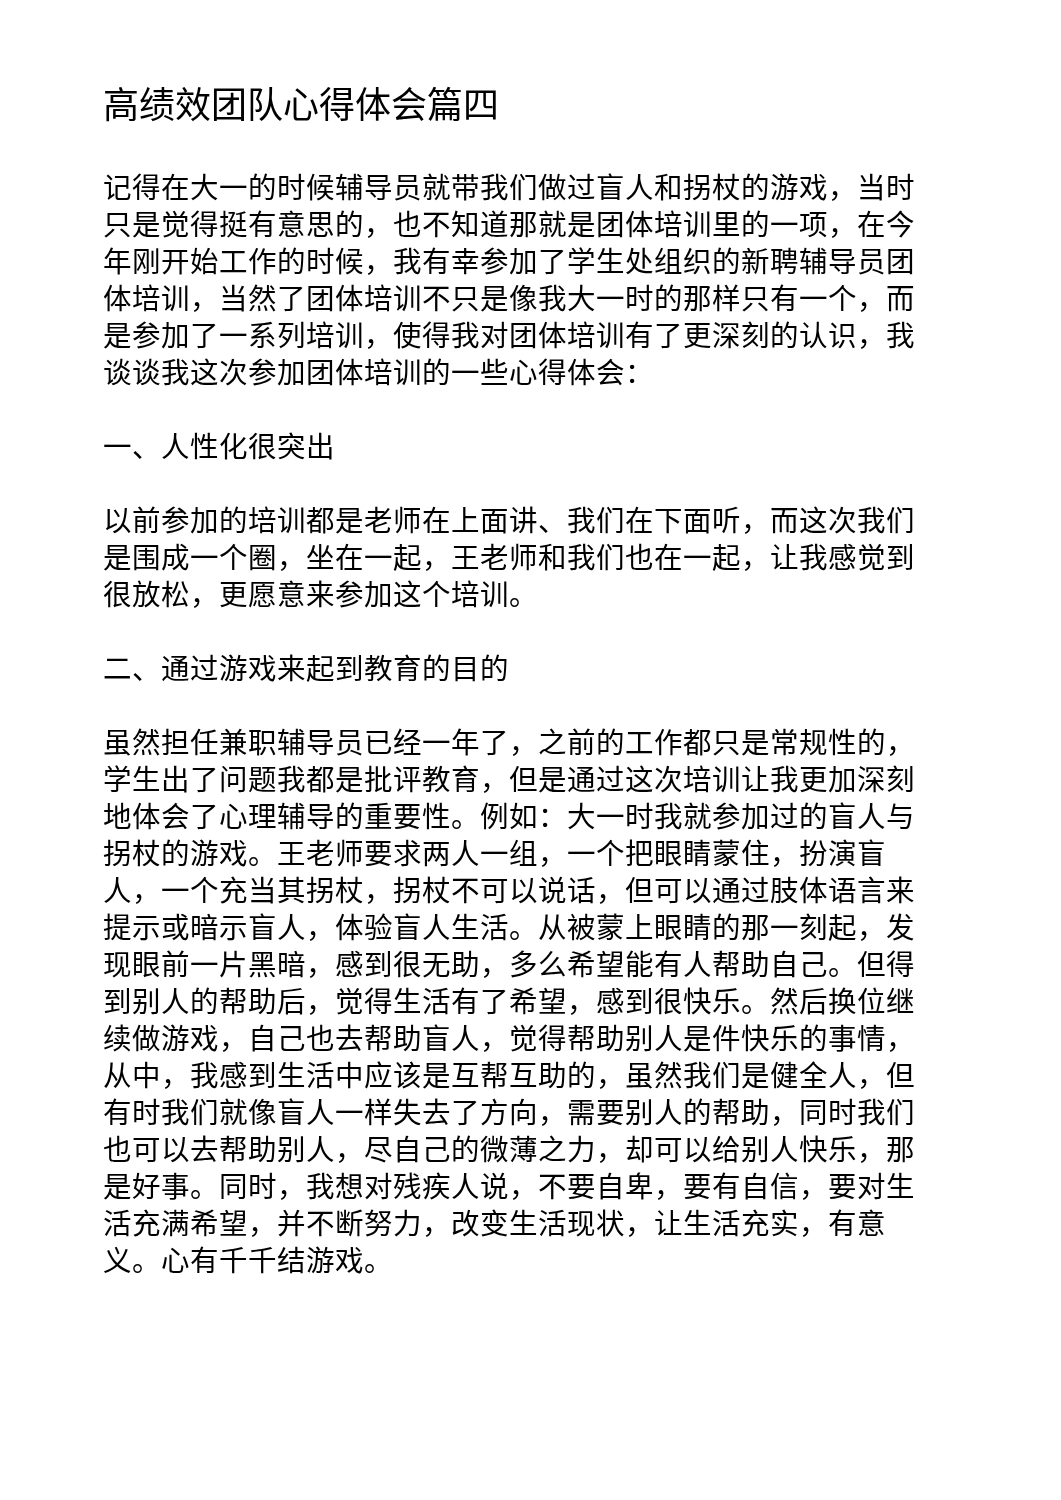高绩效团队心得体会篇四
记得在大一的时候辅导员就带我们做过盲人和拐杖的游戏，当时只是觉得挺有意思的，也不知道那就是团体培训里的一项，在今年刚开始工作的时候，我有幸参加了学生处组织的新聘辅导员团体培训，当然了团体培训不只是像我大一时的那样只有一个，而是参加了一系列培训，使得我对团体培训有了更深刻的认识，我谈谈我这次参加团体培训的一些心得体会：
一、人性化很突出
以前参加的培训都是老师在上面讲、我们在下面听，而这次我们是围成一个圈，坐在一起，王老师和我们也在一起，让我感觉到很放松，更愿意来参加这个培训。
二、通过游戏来起到教育的目的
虽然担任兼职辅导员已经一年了，之前的工作都只是常规性的，学生出了问题我都是批评教育，但是通过这次培训让我更加深刻地体会了心理辅导的重要性。例如：大一时我就参加过的盲人与拐杖的游戏。王老师要求两人一组，一个把眼睛蒙住，扮演盲人，一个充当其拐杖，拐杖不可以说话，但可以通过肢体语言来提示或暗示盲人，体验盲人生活。从被蒙上眼睛的那一刻起，发现眼前一片黑暗，感到很无助，多么希望能有人帮助自己。但得到别人的帮助后，觉得生活有了希望，感到很快乐。然后换位继续做游戏，自己也去帮助盲人，觉得帮助别人是件快乐的事情，从中，我感到生活中应该是互帮互助的，虽然我们是健全人，但有时我们就像盲人一样失去了方向，需要别人的帮助，同时我们也可以去帮助别人，尽自己的微薄之力，却可以给别人快乐，那是好事。同时，我想对残疾人说，不要自卑，要有自信，要对生活充满希望，并不断努力，改变生活现状，让生活充实，有意义。心有千千结游戏。